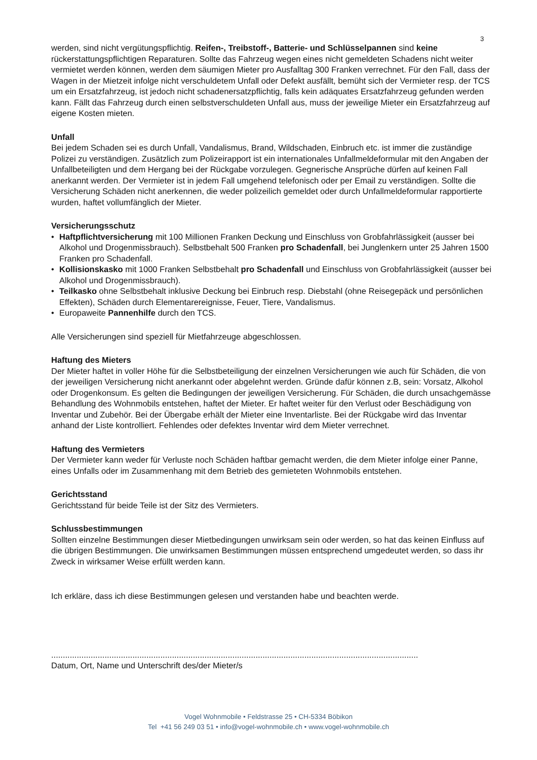3
werden, sind nicht vergütungspflichtig. Reifen-, Treibstoff-, Batterie- und Schlüsselpannen sind keine rückerstattungspflichtigen Reparaturen. Sollte das Fahrzeug wegen eines nicht gemeldeten Schadens nicht weiter vermietet werden können, werden dem säumigen Mieter pro Ausfalltag 300 Franken verrechnet. Für den Fall, dass der Wagen in der Mietzeit infolge nicht verschuldetem Unfall oder Defekt ausfällt, bemüht sich der Vermieter resp. der TCS um ein Ersatzfahrzeug, ist jedoch nicht schadenersatzpflichtig, falls kein adäquates Ersatzfahrzeug gefunden werden kann. Fällt das Fahrzeug durch einen selbstverschuldeten Unfall aus, muss der jeweilige Mieter ein Ersatzfahrzeug auf eigene Kosten mieten.
Unfall
Bei jedem Schaden sei es durch Unfall, Vandalismus, Brand, Wildschaden, Einbruch etc. ist immer die zuständige Polizei zu verständigen. Zusätzlich zum Polizeirapport ist ein internationales Unfallmeldeformular mit den Angaben der Unfallbeteiligten und dem Hergang bei der Rückgabe vorzulegen. Gegnerische Ansprüche dürfen auf keinen Fall anerkannt werden. Der Vermieter ist in jedem Fall umgehend telefonisch oder per Email zu verständigen. Sollte die Versicherung Schäden nicht anerkennen, die weder polizeilich gemeldet oder durch Unfallmeldeformular rapportierte wurden, haftet vollumfänglich der Mieter.
Versicherungsschutz
• Haftpflichtversicherung mit 100 Millionen Franken Deckung und Einschluss von Grobfahrlässigkeit (ausser bei Alkohol und Drogenmissbrauch). Selbstbehalt 500 Franken pro Schadenfall, bei Junglenkern unter 25 Jahren 1500 Franken pro Schadenfall.
• Kollisionskasko mit 1000 Franken Selbstbehalt pro Schadenfall und Einschluss von Grobfahrlässigkeit (ausser bei Alkohol und Drogenmissbrauch).
• Teilkasko ohne Selbstbehalt inklusive Deckung bei Einbruch resp. Diebstahl (ohne Reisegepäck und persönlichen Effekten), Schäden durch Elementarereignisse, Feuer, Tiere, Vandalismus.
• Europaweite Pannenhilfe durch den TCS.
Alle Versicherungen sind speziell für Mietfahrzeuge abgeschlossen.
Haftung des Mieters
Der Mieter haftet in voller Höhe für die Selbstbeteiligung der einzelnen Versicherungen wie auch für Schäden, die von der jeweiligen Versicherung nicht anerkannt oder abgelehnt werden. Gründe dafür können z.B, sein: Vorsatz, Alkohol oder Drogenkonsum. Es gelten die Bedingungen der jeweiligen Versicherung. Für Schäden, die durch unsachgemässe Behandlung des Wohnmobils entstehen, haftet der Mieter. Er haftet weiter für den Verlust oder Beschädigung von Inventar und Zubehör. Bei der Übergabe erhält der Mieter eine Inventarliste. Bei der Rückgabe wird das Inventar anhand der Liste kontrolliert. Fehlendes oder defektes Inventar wird dem Mieter verrechnet.
Haftung des Vermieters
Der Vermieter kann weder für Verluste noch Schäden haftbar gemacht werden, die dem Mieter infolge einer Panne, eines Unfalls oder im Zusammenhang mit dem Betrieb des gemieteten Wohnmobils entstehen.
Gerichtsstand
Gerichtsstand für beide Teile ist der Sitz des Vermieters.
Schlussbestimmungen
Sollten einzelne Bestimmungen dieser Mietbedingungen unwirksam sein oder werden, so hat das keinen Einfluss auf die übrigen Bestimmungen. Die unwirksamen Bestimmungen müssen entsprechend umgedeutet werden, so dass ihr Zweck in wirksamer Weise erfüllt werden kann.
Ich erkläre, dass ich diese Bestimmungen gelesen und verstanden habe und beachten werde.
..............................................................................................................................................................
Datum, Ort, Name und Unterschrift des/der Mieter/s
Vogel Wohnmobile • Feldstrasse 25 • CH-5334 Böbikon
Tel +41 56 249 03 51 • info@vogel-wohnmobile.ch • www.vogel-wohnmobile.ch